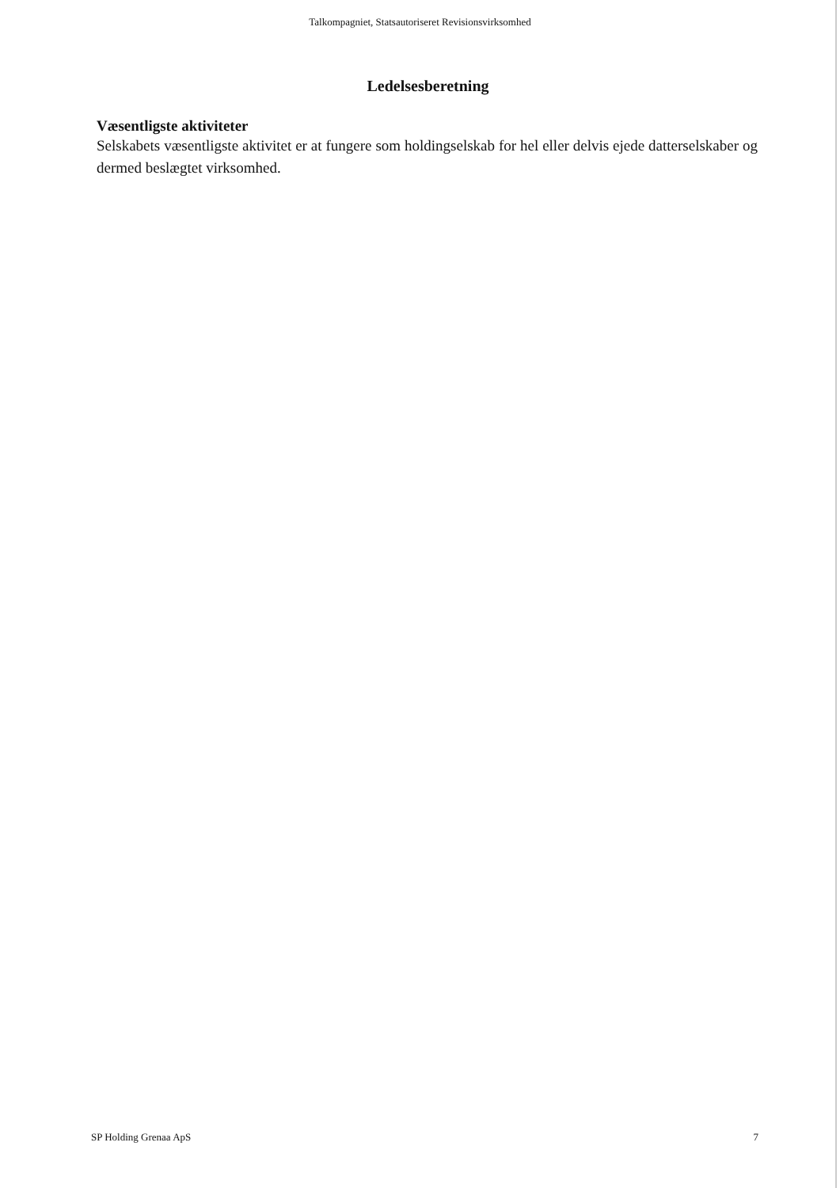Talkompagniet, Statsautoriseret Revisionsvirksomhed
Ledelsesberetning
Væsentligste aktiviteter
Selskabets væsentligste aktivitet er at fungere som holdingselskab for hel eller delvis ejede datterselskaber og dermed beslægtet virksomhed.
SP Holding Grenaa ApS 7